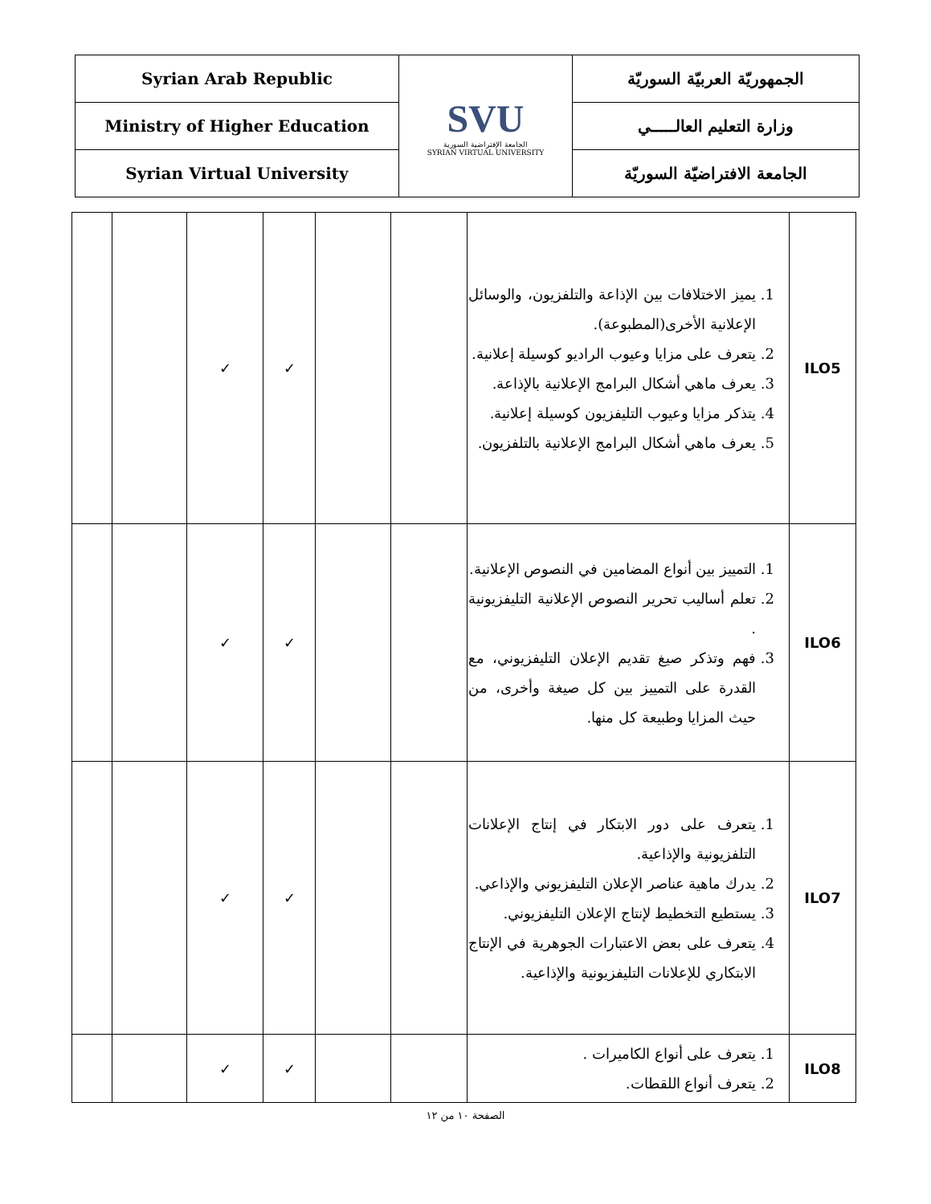| Syrian Arab Republic | SVU الجامعة الإفتراضية السورية SYRIAN VIRTUAL UNIVERSITY | الجمهوريّة العربيّة السوريّة |
| Ministry of Higher Education | | وزارة التعليم العالـــــي |
| Syrian Virtual University | | الجامعة الافتراضيّة السوريّة |
| ILO5 | 1. يميز الاختلافات بين الإذاعة والتلفزيون، والوسائل الإعلانية الأخرى(المطبوعة). 2. يتعرف على مزايا وعيوب الراديو كوسيلة إعلانية. 3. يعرف ماهي أشكال البرامج الإعلانية بالإذاعة. 4. يتذكر مزايا وعيوب التليفزيون كوسيلة إعلانية. 5. يعرف ماهي أشكال البرامج الإعلانية بالتلفزيون. | | | ✓ | ✓ | | |
| ILO6 | 1. التمييز بين أنواع المضامين في النصوص الإعلانية. 2. تعلم أساليب تحرير النصوص الإعلانية التليفزيونية . 3. فهم وتذكر صيغ تقديم الإعلان التليفزيوني، مع القدرة على التمييز بين كل صيغة وأخرى، من حيث المزايا وطبيعة كل منها. | | | ✓ | ✓ | | |
| ILO7 | 1. يتعرف على دور الابتكار في إنتاج الإعلانات التلفزيونية والإذاعية. 2. يدرك ماهية عناصر الإعلان التليفزيوني والإذاعي. 3. يستطيع التخطيط لإنتاج الإعلان التليفزيوني. 4. يتعرف على بعض الاعتبارات الجوهرية في الإنتاج الابتكاري للإعلانات التليفزيونية والإذاعية. | | | ✓ | ✓ | | |
| ILO8 | 1. يتعرف على أنواع الكاميرات . 2. يتعرف أنواع اللقطات. | | | ✓ | ✓ | | |
الصفحة ١٠ من ١٢